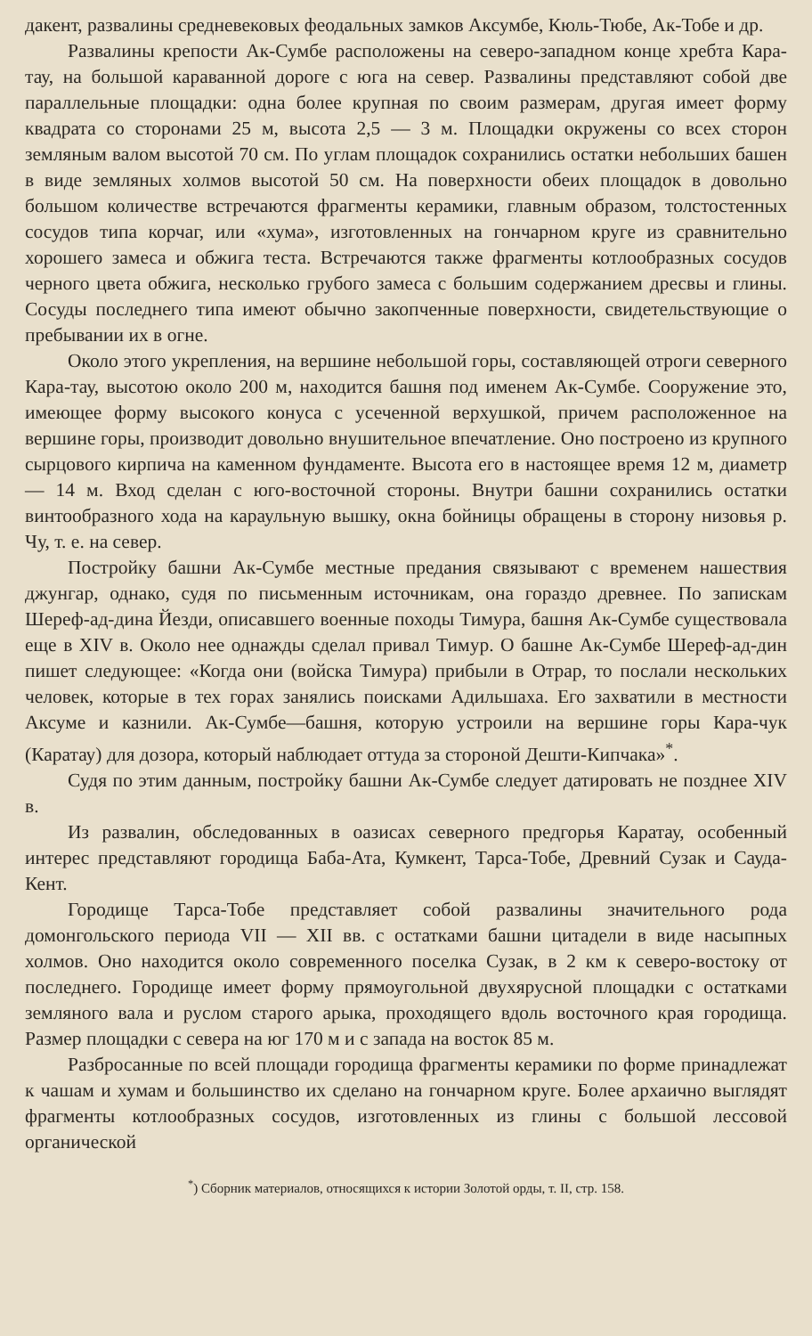дакент, развалины средневековых феодальных замков Аксумбе, Кюль-Тюбе, Ак-Тобе и др.
Развалины крепости Ак-Сумбе расположены на северо-западном конце хребта Кара-тау, на большой караванной дороге с юга на север. Развалины представляют собой две параллельные площадки: одна более крупная по своим размерам, другая имеет форму квадрата со сторонами 25 м, высота 2,5 — 3 м. Площадки окружены со всех сторон земляным валом высотой 70 см. По углам площадок сохранились остатки небольших башен в виде земляных холмов высотой 50 см. На поверхности обеих площадок в довольно большом количестве встречаются фрагменты керамики, главным образом, толстостенных сосудов типа корчаг, или «хума», изготовленных на гончарном круге из сравнительно хорошего замеса и обжига теста. Встречаются также фрагменты котлообразных сосудов черного цвета обжига, несколько грубого замеса с большим содержанием дресвы и глины. Сосуды последнего типа имеют обычно закопченные поверхности, свидетельствующие о пребывании их в огне.
Около этого укрепления, на вершине небольшой горы, составляющей отроги северного Кара-тау, высотою около 200 м, находится башня под именем Ак-Сумбе. Сооружение это, имеющее форму высокого конуса с усеченной верхушкой, причем расположенное на вершине горы, производит довольно внушительное впечатление. Оно построено из крупного сырцового кирпича на каменном фундаменте. Высота его в настоящее время 12 м, диаметр — 14 м. Вход сделан с юго-восточной стороны. Внутри башни сохранились остатки винтообразного хода на караульную вышку, окна бойницы обращены в сторону низовья р. Чу, т. е. на север.
Постройку башни Ак-Сумбе местные предания связывают с временем нашествия джунгар, однако, судя по письменным источникам, она гораздо древнее. По запискам Шереф-ад-дина Йезди, описавшего военные походы Тимура, башня Ак-Сумбе существовала еще в XIV в. Около нее однажды сделал привал Тимур. О башне Ак-Сумбе Шереф-ад-дин пишет следующее: «Когда они (войска Тимура) прибыли в Отрар, то послали нескольких человек, которые в тех горах занялись поисками Адильшаха. Его захватили в местности Аксуме и казнили. Ак-Сумбе—башня, которую устроили на вершине горы Кара-чук (Каратау) для дозора, который наблюдает оттуда за стороной Дешти-Кипчака»<sup>*</sup>.
Судя по этим данным, постройку башни Ак-Сумбе следует датировать не позднее XIV в.
Из развалин, обследованных в оазисах северного предгорья Каратау, особенный интерес представляют городища Баба-Ата, Кумкент, Тарса-Тобе, Древний Сузак и Сауда-Кент.
Городище Тарса-Тобе представляет собой развалины значительного рода домонгольского периода VII — XII вв. с остатками башни цитадели в виде насыпных холмов. Оно находится около современного поселка Сузак, в 2 км к северо-востоку от последнего. Городище имеет форму прямоугольной двухярусной площадки с остатками земляного вала и руслом старого арыка, проходящего вдоль восточного края городища. Размер площадки с севера на юг 170 м и с запада на восток 85 м.
Разбросанные по всей площади городища фрагменты керамики по форме принадлежат к чашам и хумам и большинство их сделано на гончарном круге. Более архаично выглядят фрагменты котлообразных сосудов, изготовленных из глины с большой лессовой органической
<sup>*</sup>) Сборник материалов, относящихся к истории Золотой орды, т. II, стр. 158.